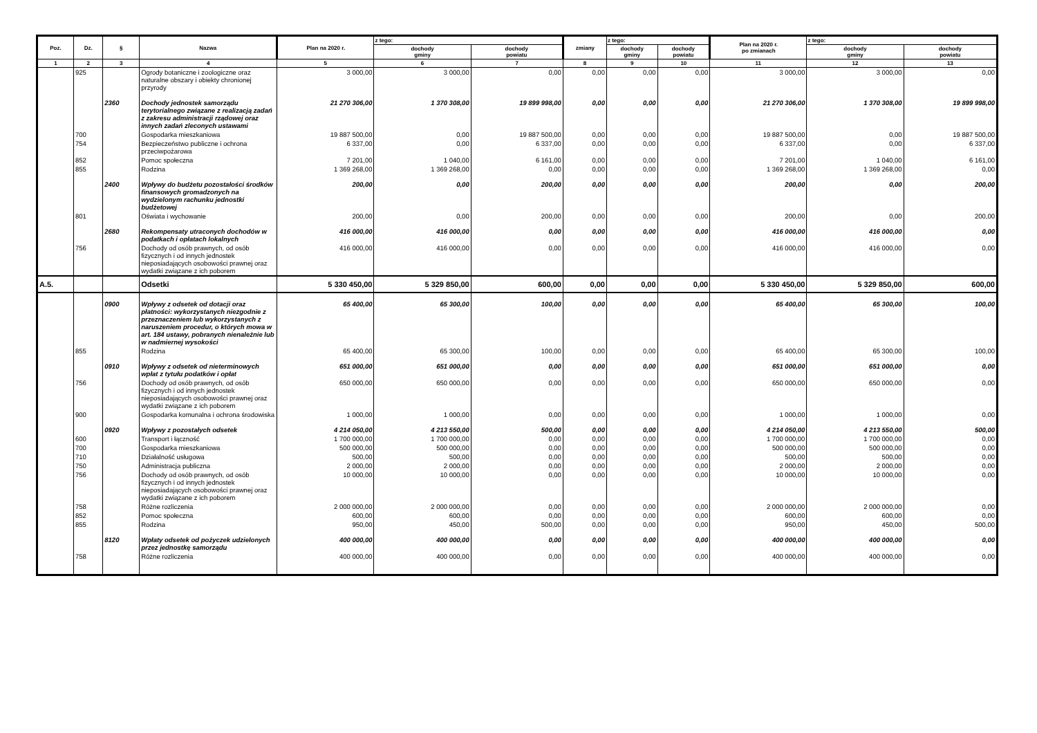| Poz. | Dz. | § | Nazwa | Plan na 2020 r. | z tego: | | zmiany | z tego: | | Plan na 2020 r. po zmianach | z tego: | |
| --- | --- | --- | --- | --- | --- | --- | --- | --- | --- | --- | --- | --- |
| | | | | | dochody gminy | dochody powiatu | | dochody gminy | dochody powiatu | | dochody gminy | dochody powiatu |
| 1 | 2 | 3 | 4 | 5 | 6 | 7 | 8 | 9 | 10 | 11 | 12 | 13 |
| | 925 | | Ogrody botaniczne i zoologiczne oraz naturalne obszary i obiekty chronionej przyrody | 3 000,00 | 3 000,00 | 0,00 | 0,00 | 0,00 | 0,00 | 3 000,00 | 3 000,00 | 0,00 |
| | | 2360 | Dochody jednostek samorządu terytorialnego związane z realizacją zadań z zakresu administracji rządowej oraz innych zadań zleconych ustawami | 21 270 306,00 | 1 370 308,00 | 19 899 998,00 | 0,00 | 0,00 | 0,00 | 21 270 306,00 | 1 370 308,00 | 19 899 998,00 |
| | 700 | | Gospodarka mieszkaniowa | 19 887 500,00 | 0,00 | 19 887 500,00 | 0,00 | 0,00 | 0,00 | 19 887 500,00 | 0,00 | 19 887 500,00 |
| | 754 | | Bezpieczeństwo publiczne i ochrona przeciwpożarowa | 6 337,00 | 0,00 | 6 337,00 | 0,00 | 0,00 | 0,00 | 6 337,00 | 0,00 | 6 337,00 |
| | 852 | | Pomoc społeczna | 7 201,00 | 1 040,00 | 6 161,00 | 0,00 | 0,00 | 0,00 | 7 201,00 | 1 040,00 | 6 161,00 |
| | 855 | | Rodzina | 1 369 268,00 | 1 369 268,00 | 0,00 | 0,00 | 0,00 | 0,00 | 1 369 268,00 | 1 369 268,00 | 0,00 |
| | | 2400 | Wpływy do budżetu pozostałości środków finansowych gromadzonych na wydzielonym rachunku jednostki budżetowej | 200,00 | 0,00 | 200,00 | 0,00 | 0,00 | 0,00 | 200,00 | 0,00 | 200,00 |
| | 801 | | Oświata i wychowanie | 200,00 | 0,00 | 200,00 | 0,00 | 0,00 | 0,00 | 200,00 | 0,00 | 200,00 |
| | | 2680 | Rekompensaty utraconych dochodów w podatkach i opłatach lokalnych | 416 000,00 | 416 000,00 | 0,00 | 0,00 | 0,00 | 0,00 | 416 000,00 | 416 000,00 | 0,00 |
| | 756 | | Dochody od osób prawnych, od osób fizycznych i od innych jednostek nieposiadających osobowości prawnej oraz wydatki związane z ich poborem | 416 000,00 | 416 000,00 | 0,00 | 0,00 | 0,00 | 0,00 | 416 000,00 | 416 000,00 | 0,00 |
| A.5. | | | Odsetki | 5 330 450,00 | 5 329 850,00 | 600,00 | 0,00 | 0,00 | 0,00 | 5 330 450,00 | 5 329 850,00 | 600,00 |
| | | 0900 | Wpływy z odsetek od dotacji oraz płatności: wykorzystanych niezgodnie z przeznaczeniem lub wykorzystanych z naruszeniem procedur, o których mowa w art. 184 ustawy, pobranych nienależnie lub w nadmiernej wysokości | 65 400,00 | 65 300,00 | 100,00 | 0,00 | 0,00 | 0,00 | 65 400,00 | 65 300,00 | 100,00 |
| | 855 | | Rodzina | 65 400,00 | 65 300,00 | 100,00 | 0,00 | 0,00 | 0,00 | 65 400,00 | 65 300,00 | 100,00 |
| | | 0910 | Wpływy z odsetek od nieterminowych wpłat z tytułu podatków i opłat | 651 000,00 | 651 000,00 | 0,00 | 0,00 | 0,00 | 0,00 | 651 000,00 | 651 000,00 | 0,00 |
| | 756 | | Dochody od osób prawnych, od osób fizycznych i od innych jednostek nieposiadających osobowości prawnej oraz wydatki związane z ich poborem | 650 000,00 | 650 000,00 | 0,00 | 0,00 | 0,00 | 0,00 | 650 000,00 | 650 000,00 | 0,00 |
| | 900 | | Gospodarka komunalna i ochrona środowiska | 1 000,00 | 1 000,00 | 0,00 | 0,00 | 0,00 | 0,00 | 1 000,00 | 1 000,00 | 0,00 |
| | | 0920 | Wpływy z pozostałych odsetek | 4 214 050,00 | 4 213 550,00 | 500,00 | 0,00 | 0,00 | 0,00 | 4 214 050,00 | 4 213 550,00 | 500,00 |
| | 600 | | Transport i łączność | 1 700 000,00 | 1 700 000,00 | 0,00 | 0,00 | 0,00 | 0,00 | 1 700 000,00 | 1 700 000,00 | 0,00 |
| | 700 | | Gospodarka mieszkaniowa | 500 000,00 | 500 000,00 | 0,00 | 0,00 | 0,00 | 0,00 | 500 000,00 | 500 000,00 | 0,00 |
| | 710 | | Działalność usługowa | 500,00 | 500,00 | 0,00 | 0,00 | 0,00 | 0,00 | 500,00 | 500,00 | 0,00 |
| | 750 | | Administracja publiczna | 2 000,00 | 2 000,00 | 0,00 | 0,00 | 0,00 | 0,00 | 2 000,00 | 2 000,00 | 0,00 |
| | 756 | | Dochody od osób prawnych, od osób fizycznych i od innych jednostek nieposiadających osobowości prawnej oraz wydatki związane z ich poborem | 10 000,00 | 10 000,00 | 0,00 | 0,00 | 0,00 | 0,00 | 10 000,00 | 10 000,00 | 0,00 |
| | 758 | | Różne rozliczenia | 2 000 000,00 | 2 000 000,00 | 0,00 | 0,00 | 0,00 | 0,00 | 2 000 000,00 | 2 000 000,00 | 0,00 |
| | 852 | | Pomoc społeczna | 600,00 | 600,00 | 0,00 | 0,00 | 0,00 | 0,00 | 600,00 | 600,00 | 0,00 |
| | 855 | | Rodzina | 950,00 | 450,00 | 500,00 | 0,00 | 0,00 | 0,00 | 950,00 | 450,00 | 500,00 |
| | | 8120 | Wpłaty odsetek od pożyczek udzielonych przez jednostkę samorządu | 400 000,00 | 400 000,00 | 0,00 | 0,00 | 0,00 | 0,00 | 400 000,00 | 400 000,00 | 0,00 |
| | 758 | | Różne rozliczenia | 400 000,00 | 400 000,00 | 0,00 | 0,00 | 0,00 | 0,00 | 400 000,00 | 400 000,00 | 0,00 |